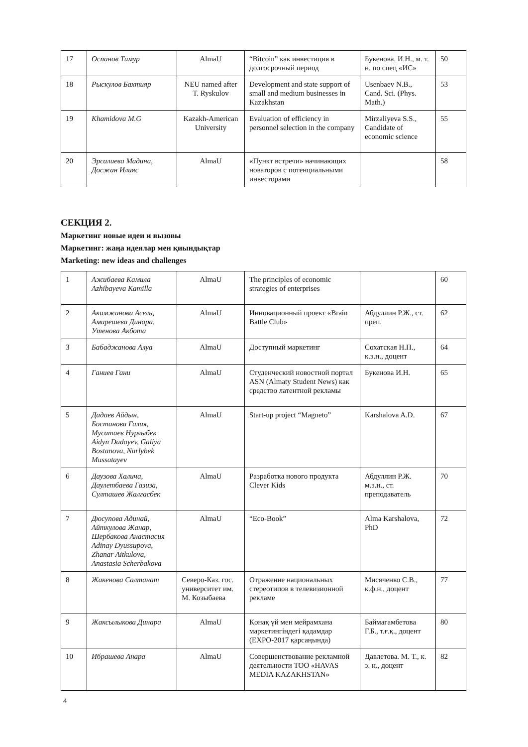| 17 | Оспанов Тимур | AlmaU | “Bitcoin” как инвестиция в долгосрочный период | Букенова. И.Н., м. т. н. по спец «ИС» | 50 |
| 18 | Рыскулов Бахтияр | NEU named after T. Ryskulov | Development and state support of small and medium businesses in Kazakhstan | Usenbaev N.B., Cand. Sci. (Phys. Math.) | 53 |
| 19 | Khamidova M.G | Kazakh-American University | Evaluation of efficiency in personnel selection in the company | Mirzaliyeva S.S., Candidate of economic science | 55 |
| 20 | Эрсалиева Мадина, Досжан Илияс | AlmaU | «Пункт встречи» начинающих новаторов с потенциальными инвесторами | | 58 |
СЕКЦИЯ 2.
Маркетинг новые идеи и вызовы
Маркетинг: жаңа идеялар мен қиындықтар
Marketing: new ideas and challenges
| 1 | Ажибаева Камила Azhibayeva Kamilla | AlmaU | The principles of economic strategies of enterprises | | 60 |
| 2 | Акимжанова Асель, Амирешева Динара, Утенова Акбота | AlmaU | Инновационный проект «Brain Battle Club» | Абдуллин Р.Ж., ст. преп. | 62 |
| 3 | Бабаджанова Алуа | AlmaU | Доступный маркетинг | Сохатская Н.П., к.э.н., доцент | 64 |
| 4 | Ганиев Гани | AlmaU | Студенческий новостной портал ASN (Almaty Student News) как средство латентной рекламы | Букенова И.Н. | 65 |
| 5 | Дадаев Айдын, Бостанова Галия, Мусатаев Нурлыбек Aidyn Dadayev, Galiya Bostanova, Nurlybek Mussatayev | AlmaU | Start-up project “Magneto” | Karshalova A.D. | 67 |
| 6 | Даузова Халича, Даулетбаева Газиза, Султашев Жалгасбек | AlmaU | Разработка нового продукта Clever Kids | Абдуллин Р.Ж. м.э.н., ст. преподаватель | 70 |
| 7 | Дюсупова Адинай, Айткулова Жанар, Шербакова Анастасия Adinay Dyussupova, Zhanar Aitkulova, Anastasia Scherbakova | AlmaU | “Eco-Book” | Alma Karshalova, PhD | 72 |
| 8 | Жакенова Салтанат | Северо-Каз. гос. университет им. М. Козыбаева | Отражение национальных стереотипов в телевизионной рекламе | Мисяченко С.В., к.ф.н., доцент | 77 |
| 9 | Жаксылыкова Динара | AlmaU | Қонақ үй мен мейрамхана маркетингіндегі қадамдар (EXPO-2017 қарсаңында) | Баймагамбетова Г.Б., т.ғ.қ., доцент | 80 |
| 10 | Ибрашева Анара | AlmaU | Совершенствование рекламной деятельности ТОО «HAVAS MEDIA KAZAKHSTAN» | Давлетова. М. Т., к. э. н., доцент | 82 |
4